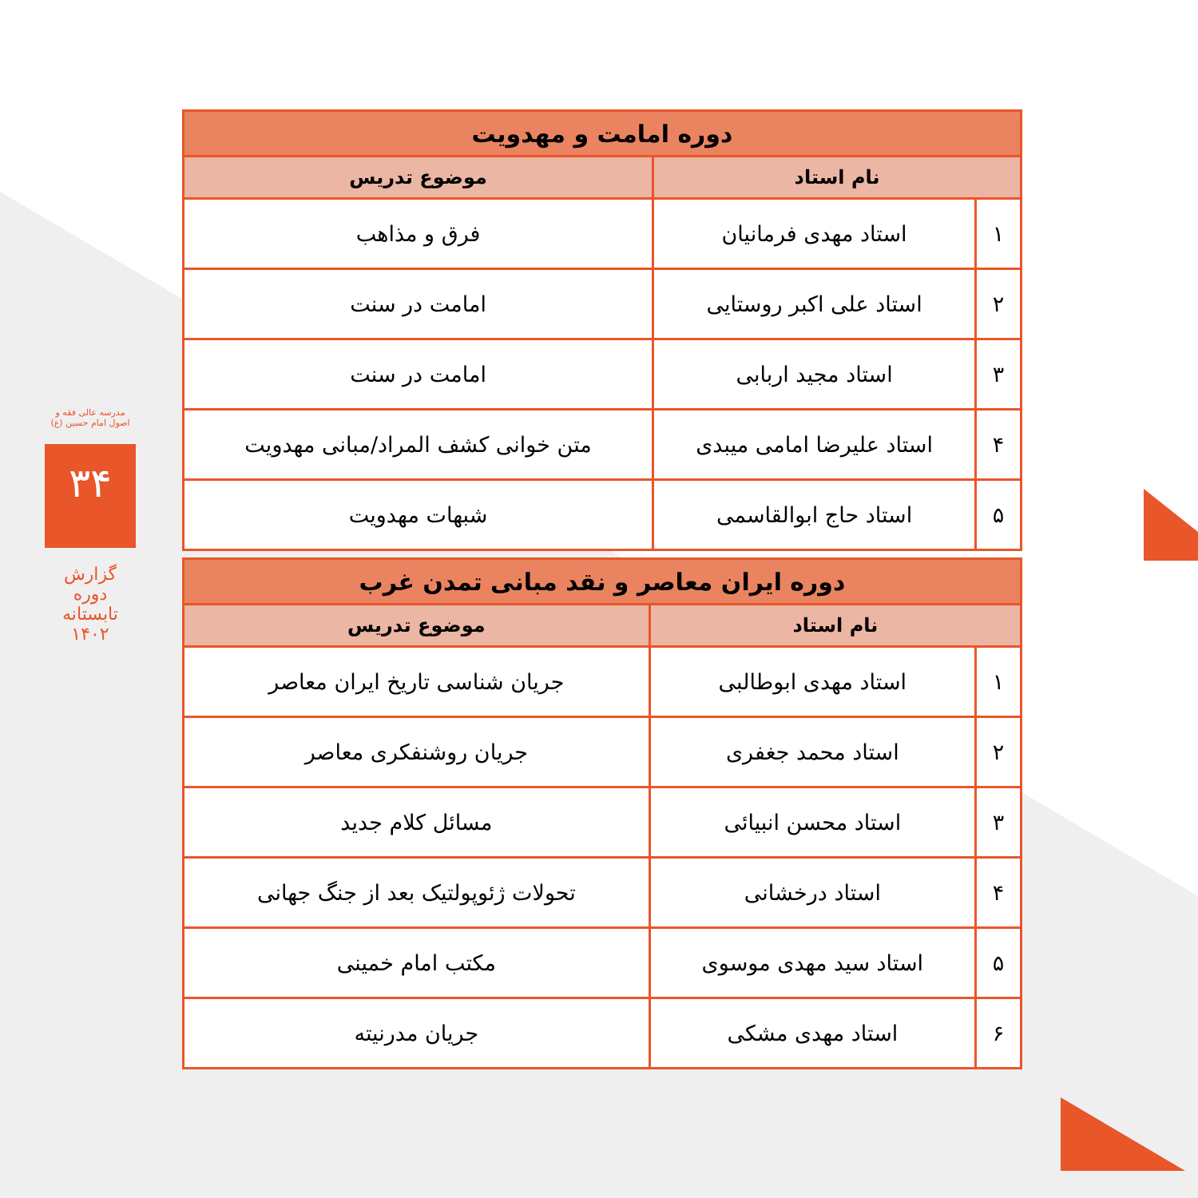مدرسه عالی فقه و اصول امام حسین (ع)
۳۴
گزارش دوره تابستانه ۱۴۰۲
| دوره امامت و مهدویت | | |
| نام استاد | | موضوع تدریس |
| ۱ | استاد مهدی فرمانیان | فرق و مذاهب |
| ۲ | استاد علی اکبر روستایی | امامت در سنت |
| ۳ | استاد مجید اربابی | امامت در سنت |
| ۴ | استاد علیرضا امامی میبدی | متن خوانی کشف المراد/مبانی مهدویت |
| ۵ | استاد حاج ابوالقاسمی | شبهات مهدویت |
| دوره ایران معاصر و نقد مبانی تمدن غرب | | |
| نام استاد | | موضوع تدریس |
| ۱ | استاد مهدی ابوطالبی | جریان شناسی تاریخ ایران معاصر |
| ۲ | استاد محمد جغفری | جریان روشنفکری معاصر |
| ۳ | استاد محسن انبیائی | مسائل کلام جدید |
| ۴ | استاد درخشانی | تحولات ژئوپولتیک بعد از جنگ جهانی |
| ۵ | استاد سید مهدی موسوی | مکتب امام خمینی |
| ۶ | استاد مهدی مشکی | جریان مدرنیته |